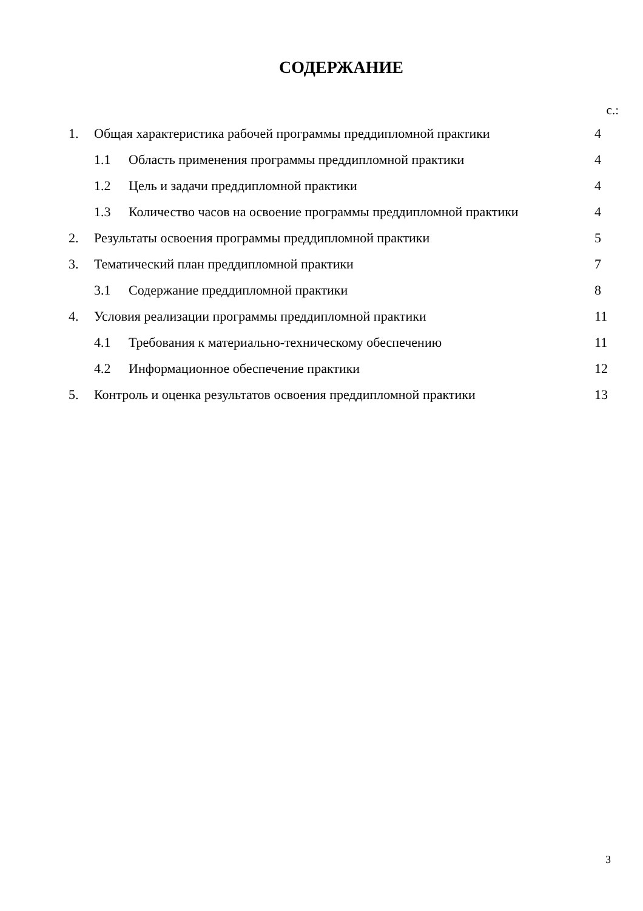СОДЕРЖАНИЕ
с.:
| 1. | Общая характеристика рабочей программы преддипломной практики | | 4 |
| | 1.1 | Область применения программы преддипломной практики | 4 |
| | 1.2 | Цель и задачи преддипломной практики | 4 |
| | 1.3 | Количество часов на освоение программы преддипломной практики | 4 |
| 2. | Результаты освоения программы преддипломной практики | | 5 |
| 3. | Тематический план преддипломной практики | | 7 |
| | 3.1 | Содержание преддипломной практики | 8 |
| 4. | Условия реализации программы преддипломной практики | | 11 |
| | 4.1 | Требования к материально-техническому обеспечению | 11 |
| | 4.2 | Информационное обеспечение практики | 12 |
| 5. | Контроль и оценка результатов освоения преддипломной практики | | 13 |
3